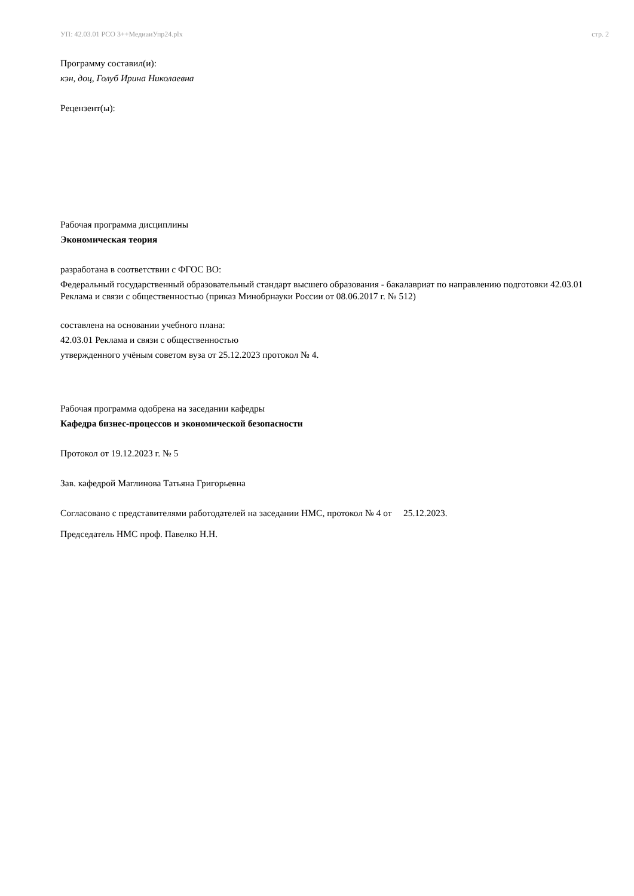УП: 42.03.01 РСО 3++МедиаиУпр24.plx стр. 2
Программу составил(и):
кэн, доц, Голуб Ирина Николаевна
Рецензент(ы):
Рабочая программа дисциплины
Экономическая теория
разработана в соответствии с ФГОС ВО:
Федеральный государственный образовательный стандарт высшего образования - бакалавриат по направлению подготовки 42.03.01 Реклама и связи с общественностью (приказ Минобрнауки России от 08.06.2017 г. № 512)
составлена на основании учебного плана:
42.03.01 Реклама и связи с общественностью
утвержденного учёным советом вуза от 25.12.2023 протокол № 4.
Рабочая программа одобрена на заседании кафедры
Кафедра бизнес-процессов и экономической безопасности
Протокол от 19.12.2023 г. № 5
Зав. кафедрой Маглинова Татьяна Григорьевна
Согласовано с представителями работодателей на заседании НМС, протокол № 4 от 25.12.2023.
Председатель НМС проф. Павелко Н.Н.